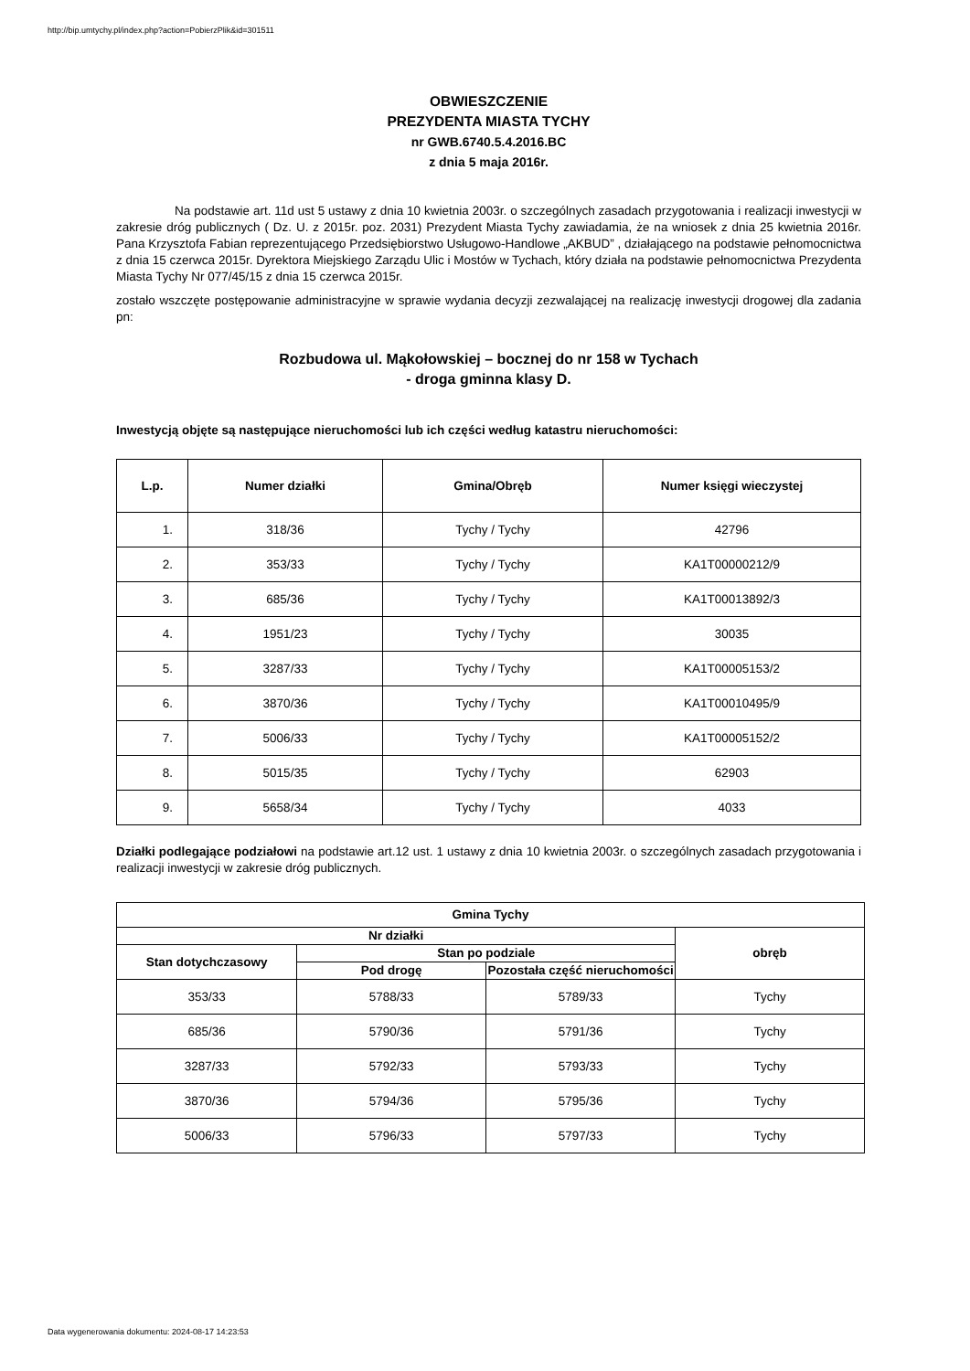http://bip.umtychy.pl/index.php?action=PobierzPlik&id=301511
OBWIESZCZENIE
PREZYDENTA MIASTA TYCHY
nr GWB.6740.5.4.2016.BC
z dnia 5 maja 2016r.
Na podstawie art. 11d ust 5 ustawy z dnia 10 kwietnia 2003r. o szczególnych zasadach przygotowania i realizacji inwestycji w zakresie dróg publicznych ( Dz. U. z 2015r. poz. 2031) Prezydent Miasta Tychy zawiadamia, że na wniosek z dnia 25 kwietnia 2016r. Pana Krzysztofa Fabian reprezentującego Przedsiębiorstwo Usługowo-Handlowe „AKBUD” , działającego na podstawie pełnomocnictwa z dnia 15 czerwca 2015r. Dyrektora Miejskiego Zarządu Ulic i Mostów w Tychach, który działa na podstawie pełnomocnictwa Prezydenta Miasta Tychy Nr 077/45/15 z dnia 15 czerwca 2015r.
zostało wszczęte postępowanie administracyjne w sprawie wydania decyzji zezwalającej na realizację inwestycji drogowej dla zadania pn:
Rozbudowa ul. Mąkołowskiej – bocznej do nr 158 w Tychach
- droga gminna klasy D.
Inwestycją objęte są następujące nieruchomości lub ich części według katastru nieruchomości:
| L.p. | Numer działki | Gmina/Obręb | Numer księgi wieczystej |
| --- | --- | --- | --- |
| 1. | 318/36 | Tychy / Tychy | 42796 |
| 2. | 353/33 | Tychy / Tychy | KA1T00000212/9 |
| 3. | 685/36 | Tychy / Tychy | KA1T00013892/3 |
| 4. | 1951/23 | Tychy / Tychy | 30035 |
| 5. | 3287/33 | Tychy / Tychy | KA1T00005153/2 |
| 6. | 3870/36 | Tychy / Tychy | KA1T00010495/9 |
| 7. | 5006/33 | Tychy / Tychy | KA1T00005152/2 |
| 8. | 5015/35 | Tychy / Tychy | 62903 |
| 9. | 5658/34 | Tychy / Tychy | 4033 |
Działki podlegające podziałowi na podstawie art.12 ust. 1 ustawy z dnia 10 kwietnia 2003r. o szczególnych zasadach przygotowania i realizacji inwestycji w zakresie dróg publicznych.
| Gmina Tychy | | | |
| --- | --- | --- | --- |
| Nr działki | | | obręb |
| Stan dotychczasowy | Stan po podziale | | |
| | Pod drogę | Pozostała część nieruchomości | |
| 353/33 | 5788/33 | 5789/33 | Tychy |
| 685/36 | 5790/36 | 5791/36 | Tychy |
| 3287/33 | 5792/33 | 5793/33 | Tychy |
| 3870/36 | 5794/36 | 5795/36 | Tychy |
| 5006/33 | 5796/33 | 5797/33 | Tychy |
Data wygenerowania dokumentu: 2024-08-17 14:23:53